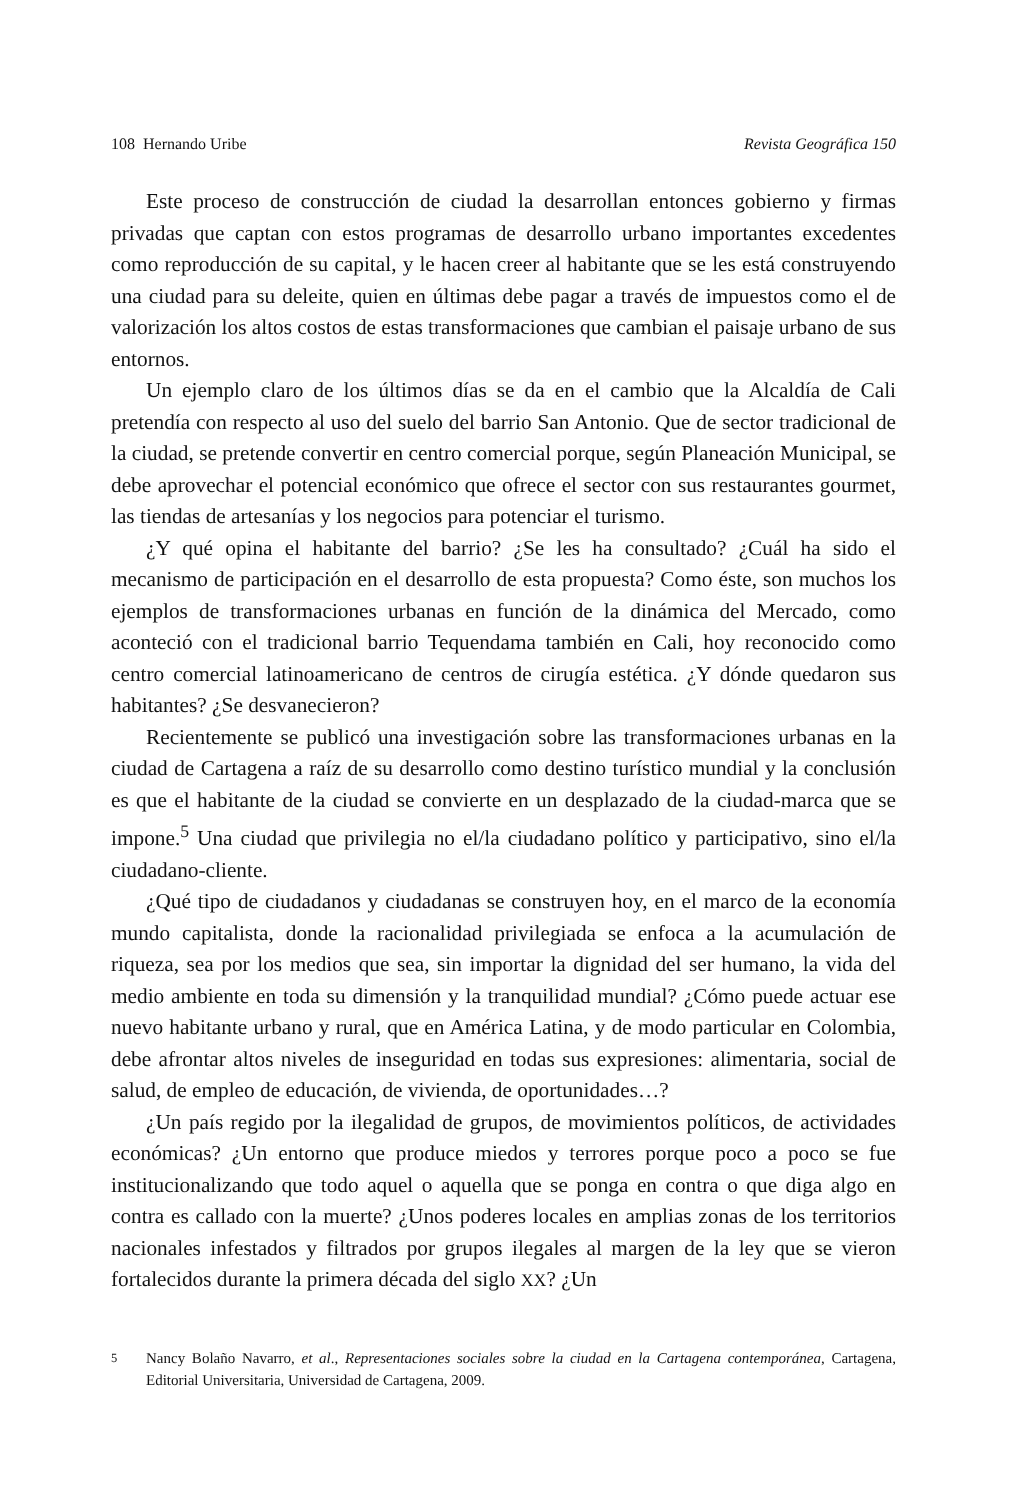108 Hernando Uribe Revista Geográfica 150
Este proceso de construcción de ciudad la desarrollan entonces gobierno y firmas privadas que captan con estos programas de desarrollo urbano importantes excedentes como reproducción de su capital, y le hacen creer al habitante que se les está construyendo una ciudad para su deleite, quien en últimas debe pagar a través de impuestos como el de valorización los altos costos de estas transformaciones que cambian el paisaje urbano de sus entornos.
Un ejemplo claro de los últimos días se da en el cambio que la Alcaldía de Cali pretendía con respecto al uso del suelo del barrio San Antonio. Que de sector tradicional de la ciudad, se pretende convertir en centro comercial porque, según Planeación Municipal, se debe aprovechar el potencial económico que ofrece el sector con sus restaurantes gourmet, las tiendas de artesanías y los negocios para potenciar el turismo.
¿Y qué opina el habitante del barrio? ¿Se les ha consultado? ¿Cuál ha sido el mecanismo de participación en el desarrollo de esta propuesta? Como éste, son muchos los ejemplos de transformaciones urbanas en función de la dinámica del Mercado, como aconteció con el tradicional barrio Tequendama también en Cali, hoy reconocido como centro comercial latinoamericano de centros de cirugía estética. ¿Y dónde quedaron sus habitantes? ¿Se desvanecieron?
Recientemente se publicó una investigación sobre las transformaciones urbanas en la ciudad de Cartagena a raíz de su desarrollo como destino turístico mundial y la conclusión es que el habitante de la ciudad se convierte en un desplazado de la ciudad-marca que se impone.<sup>5</sup> Una ciudad que privilegia no el/la ciudadano político y participativo, sino el/la ciudadano-cliente.
¿Qué tipo de ciudadanos y ciudadanas se construyen hoy, en el marco de la economía mundo capitalista, donde la racionalidad privilegiada se enfoca a la acumulación de riqueza, sea por los medios que sea, sin importar la dignidad del ser humano, la vida del medio ambiente en toda su dimensión y la tranquilidad mundial? ¿Cómo puede actuar ese nuevo habitante urbano y rural, que en América Latina, y de modo particular en Colombia, debe afrontar altos niveles de inseguridad en todas sus expresiones: alimentaria, social de salud, de empleo de educación, de vivienda, de oportunidades…?
¿Un país regido por la ilegalidad de grupos, de movimientos políticos, de actividades económicas? ¿Un entorno que produce miedos y terrores porque poco a poco se fue institucionalizando que todo aquel o aquella que se ponga en contra o que diga algo en contra es callado con la muerte? ¿Unos poderes locales en amplias zonas de los territorios nacionales infestados y filtrados por grupos ilegales al margen de la ley que se vieron fortalecidos durante la primera década del siglo XX? ¿Un
<sup>5</sup> Nancy Bolaño Navarro, et al., Representaciones sociales sobre la ciudad en la Cartagena contemporánea, Cartagena, Editorial Universitaria, Universidad de Cartagena, 2009.